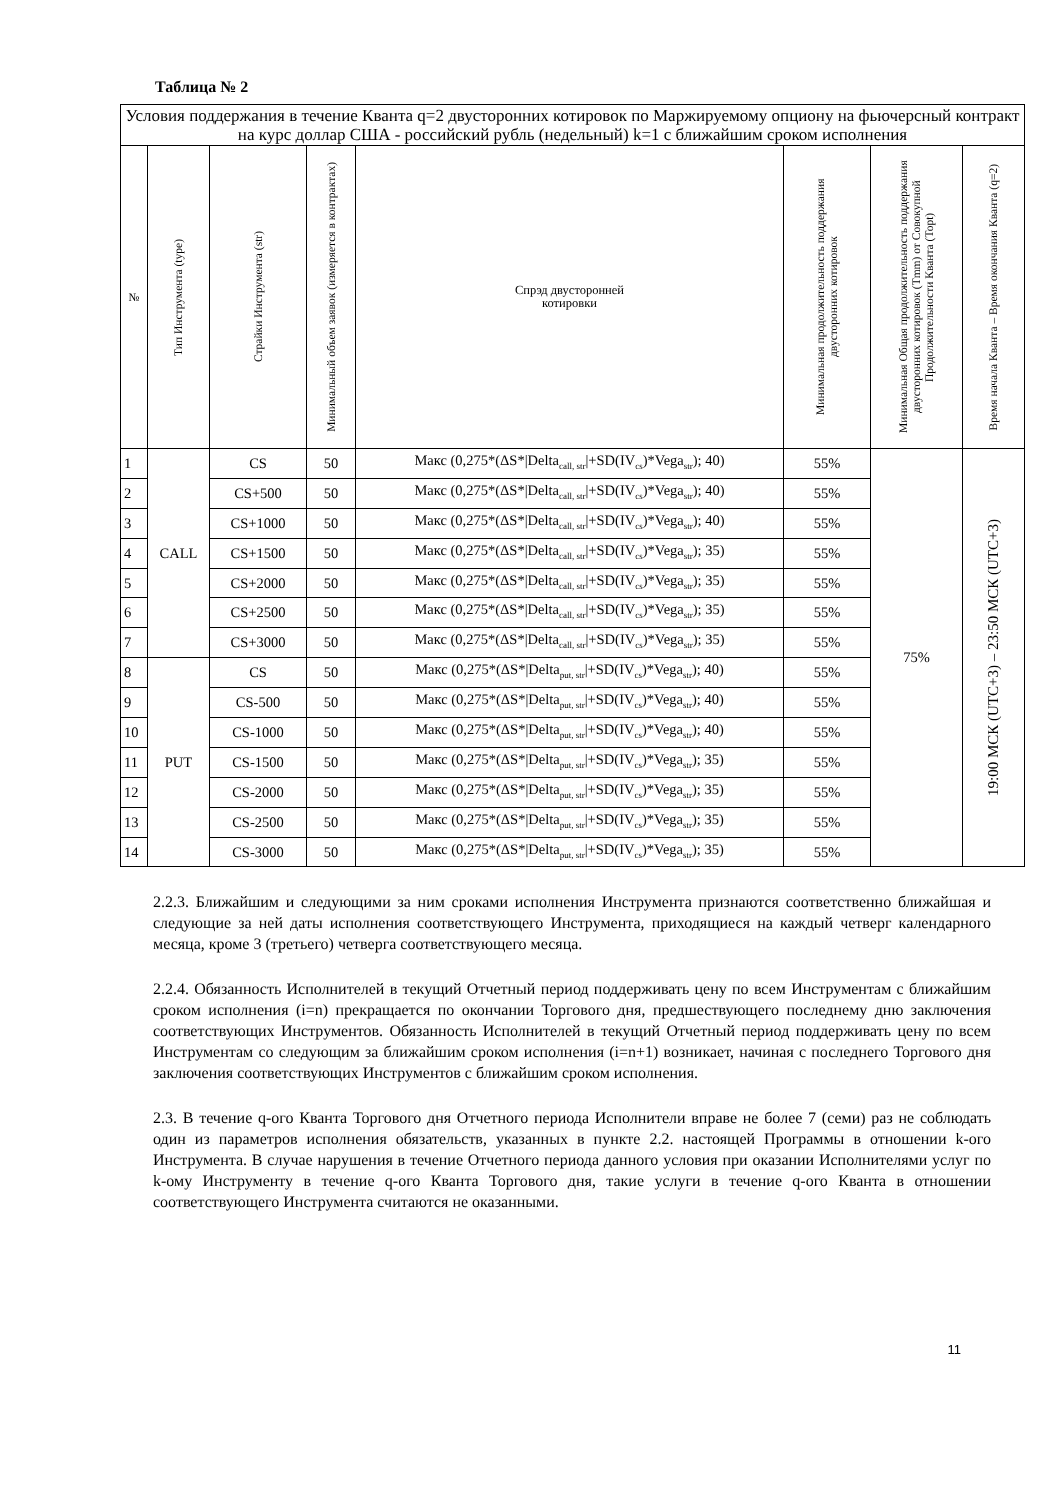Таблица № 2
| Условия поддержания в течение Кванта q=2 двусторонних котировок по Маржируемому опциону на фьючерсный контракт на курс доллар США - российский рубль (недельный) k=1 с ближайшим сроком исполнения | | | | | | | |
| № | Тип Инструмента (type) | Страйки Инструмента (str) | Минимальный объем заявок (измеряется в контрактах) | Спрэд двусторонней котировки | Минимальная продолжительность поддержания двусторонних котировок | Минимальная Общая продолжительность поддержания двусторонних котировок (Tmm) от Совокупной Продолжительности Кванта (Topt) | Время начала Кванта – Время окончания Кванта (q=2) |
| 1 | CALL | CS | 50 | Макс (0,275*(ΔS*/Delta<sub>call, str</sub>/+SD(IV<sub>cs</sub>)*Vega<sub>str</sub>); 40) | 55% | 75% | 19:00 МСК (UTC+3) – 23:50 МСК (UTC+3) |
| 2 | | CS+500 | 50 | Макс (0,275*(ΔS*/Delta<sub>call, str</sub>/+SD(IV<sub>cs</sub>)*Vega<sub>str</sub>); 40) | 55% | | |
| 3 | | CS+1000 | 50 | Макс (0,275*(ΔS*/Delta<sub>call, str</sub>/+SD(IV<sub>cs</sub>)*Vega<sub>str</sub>); 40) | 55% | | |
| 4 | | CS+1500 | 50 | Макс (0,275*(ΔS*/Delta<sub>call, str</sub>/+SD(IV<sub>cs</sub>)*Vega<sub>str</sub>); 35) | 55% | | |
| 5 | | CS+2000 | 50 | Макс (0,275*(ΔS*/Delta<sub>call, str</sub>/+SD(IV<sub>cs</sub>)*Vega<sub>str</sub>); 35) | 55% | | |
| 6 | | CS+2500 | 50 | Макс (0,275*(ΔS*/Delta<sub>call, str</sub>/+SD(IV<sub>cs</sub>)*Vega<sub>str</sub>); 35) | 55% | | |
| 7 | | CS+3000 | 50 | Макс (0,275*(ΔS*/Delta<sub>call, str</sub>/+SD(IV<sub>cs</sub>)*Vega<sub>str</sub>); 35) | 55% | | |
| 8 | PUT | CS | 50 | Макс (0,275*(ΔS*/Delta<sub>put, str</sub>/+SD(IV<sub>cs</sub>)*Vega<sub>str</sub>); 40) | 55% | | |
| 9 | | CS-500 | 50 | Макс (0,275*(ΔS*/Delta<sub>put, str</sub>/+SD(IV<sub>cs</sub>)*Vega<sub>str</sub>); 40) | 55% | | |
| 10 | | CS-1000 | 50 | Макс (0,275*(ΔS*/Delta<sub>put, str</sub>/+SD(IV<sub>cs</sub>)*Vega<sub>str</sub>); 40) | 55% | | |
| 11 | | CS-1500 | 50 | Макс (0,275*(ΔS*/Delta<sub>put, str</sub>/+SD(IV<sub>cs</sub>)*Vega<sub>str</sub>); 35) | 55% | | |
| 12 | | CS-2000 | 50 | Макс (0,275*(ΔS*/Delta<sub>put, str</sub>/+SD(IV<sub>cs</sub>)*Vega<sub>str</sub>); 35) | 55% | | |
| 13 | | CS-2500 | 50 | Макс (0,275*(ΔS*/Delta<sub>put, str</sub>/+SD(IV<sub>cs</sub>)*Vega<sub>str</sub>); 35) | 55% | | |
| 14 | | CS-3000 | 50 | Макс (0,275*(ΔS*/Delta<sub>put, str</sub>/+SD(IV<sub>cs</sub>)*Vega<sub>str</sub>); 35) | 55% | | |
2.2.3. Ближайшим и следующими за ним сроками исполнения Инструмента признаются соответственно ближайшая и следующие за ней даты исполнения соответствующего Инструмента, приходящиеся на каждый четверг календарного месяца, кроме 3 (третьего) четверга соответствующего месяца.
2.2.4. Обязанность Исполнителей в текущий Отчетный период поддерживать цену по всем Инструментам с ближайшим сроком исполнения (i=n) прекращается по окончании Торгового дня, предшествующего последнему дню заключения соответствующих Инструментов. Обязанность Исполнителей в текущий Отчетный период поддерживать цену по всем Инструментам со следующим за ближайшим сроком исполнения (i=n+1) возникает, начиная с последнего Торгового дня заключения соответствующих Инструментов с ближайшим сроком исполнения.
2.3. В течение q-ого Кванта Торгового дня Отчетного периода Исполнители вправе не более 7 (семи) раз не соблюдать один из параметров исполнения обязательств, указанных в пункте 2.2. настоящей Программы в отношении k-ого Инструмента. В случае нарушения в течение Отчетного периода данного условия при оказании Исполнителями услуг по k-ому Инструменту в течение q-ого Кванта Торгового дня, такие услуги в течение q-ого Кванта в отношении соответствующего Инструмента считаются не оказанными.
11